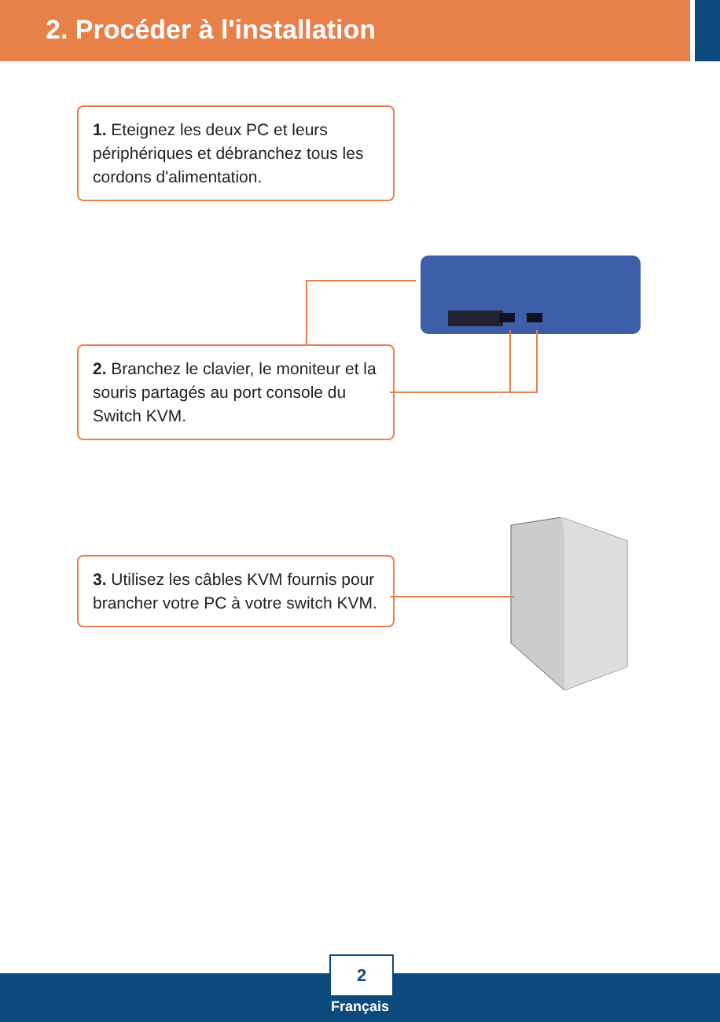2. Procéder à l'installation
1. Eteignez les deux PC et leurs périphériques et débranchez tous les cordons d'alimentation.
2. Branchez le clavier, le moniteur et la souris partagés au port console du Switch KVM.
3. Utilisez les câbles KVM fournis pour brancher votre PC à votre switch KVM.
2
Français